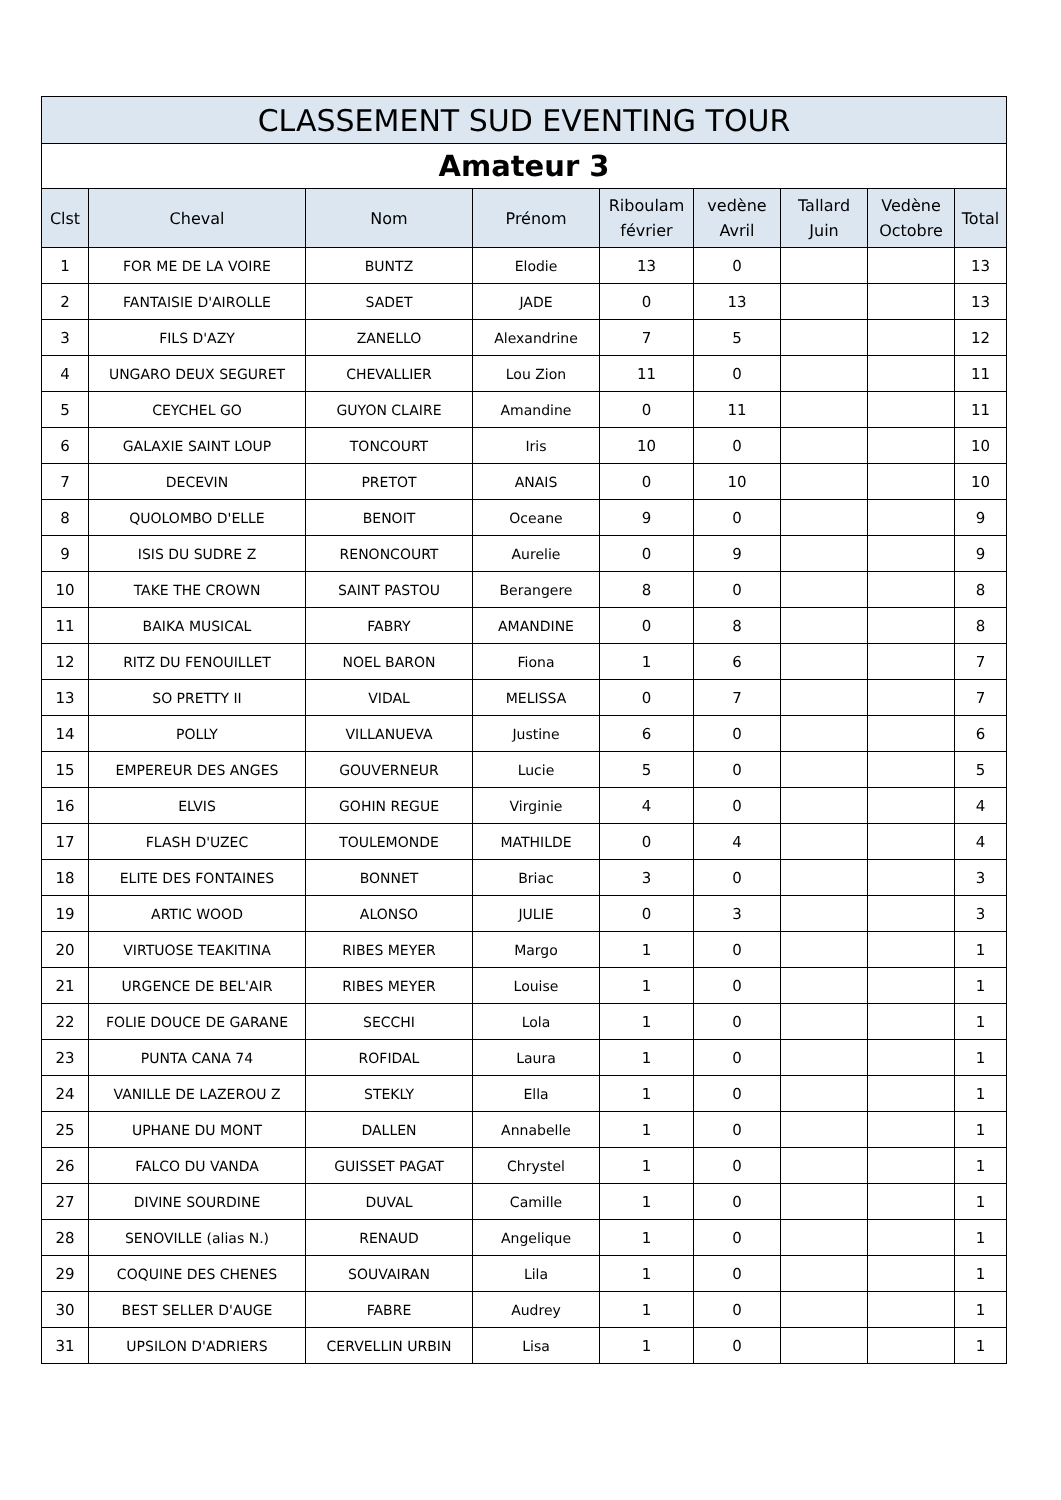| CLASSEMENT SUD EVENTING TOUR | | | | | | | | |
| --- | --- | --- | --- | --- | --- | --- | --- | --- |
| Amateur 3 | | | | | | | | |
| Clst | Cheval | Nom | Prénom | Riboulam février | vedène Avril | Tallard Juin | Vedène Octobre | Total |
| 1 | FOR ME DE LA VOIRE | BUNTZ | Elodie | 13 | 0 | | | 13 |
| 2 | FANTAISIE D'AIROLLE | SADET | JADE | 0 | 13 | | | 13 |
| 3 | FILS D'AZY | ZANELLO | Alexandrine | 7 | 5 | | | 12 |
| 4 | UNGARO DEUX SEGURET | CHEVALLIER | Lou Zion | 11 | 0 | | | 11 |
| 5 | CEYCHEL GO | GUYON CLAIRE | Amandine | 0 | 11 | | | 11 |
| 6 | GALAXIE SAINT LOUP | TONCOURT | Iris | 10 | 0 | | | 10 |
| 7 | DECEVIN | PRETOT | ANAIS | 0 | 10 | | | 10 |
| 8 | QUOLOMBO D'ELLE | BENOIT | Oceane | 9 | 0 | | | 9 |
| 9 | ISIS DU SUDRE Z | RENONCOURT | Aurelie | 0 | 9 | | | 9 |
| 10 | TAKE THE CROWN | SAINT PASTOU | Berangere | 8 | 0 | | | 8 |
| 11 | BAIKA MUSICAL | FABRY | AMANDINE | 0 | 8 | | | 8 |
| 12 | RITZ DU FENOUILLET | NOEL BARON | Fiona | 1 | 6 | | | 7 |
| 13 | SO PRETTY II | VIDAL | MELISSA | 0 | 7 | | | 7 |
| 14 | POLLY | VILLANUEVA | Justine | 6 | 0 | | | 6 |
| 15 | EMPEREUR DES ANGES | GOUVERNEUR | Lucie | 5 | 0 | | | 5 |
| 16 | ELVIS | GOHIN REGUE | Virginie | 4 | 0 | | | 4 |
| 17 | FLASH D'UZEC | TOULEMONDE | MATHILDE | 0 | 4 | | | 4 |
| 18 | ELITE DES FONTAINES | BONNET | Briac | 3 | 0 | | | 3 |
| 19 | ARTIC WOOD | ALONSO | JULIE | 0 | 3 | | | 3 |
| 20 | VIRTUOSE TEAKITINA | RIBES MEYER | Margo | 1 | 0 | | | 1 |
| 21 | URGENCE DE BEL'AIR | RIBES MEYER | Louise | 1 | 0 | | | 1 |
| 22 | FOLIE DOUCE DE GARANE | SECCHI | Lola | 1 | 0 | | | 1 |
| 23 | PUNTA CANA 74 | ROFIDAL | Laura | 1 | 0 | | | 1 |
| 24 | VANILLE DE LAZEROU Z | STEKLY | Ella | 1 | 0 | | | 1 |
| 25 | UPHANE DU MONT | DALLEN | Annabelle | 1 | 0 | | | 1 |
| 26 | FALCO DU VANDA | GUISSET PAGAT | Chrystel | 1 | 0 | | | 1 |
| 27 | DIVINE SOURDINE | DUVAL | Camille | 1 | 0 | | | 1 |
| 28 | SENOVILLE (alias N.) | RENAUD | Angelique | 1 | 0 | | | 1 |
| 29 | COQUINE DES CHENES | SOUVAIRAN | Lila | 1 | 0 | | | 1 |
| 30 | BEST SELLER D'AUGE | FABRE | Audrey | 1 | 0 | | | 1 |
| 31 | UPSILON D'ADRIERS | CERVELLIN URBIN | Lisa | 1 | 0 | | | 1 |